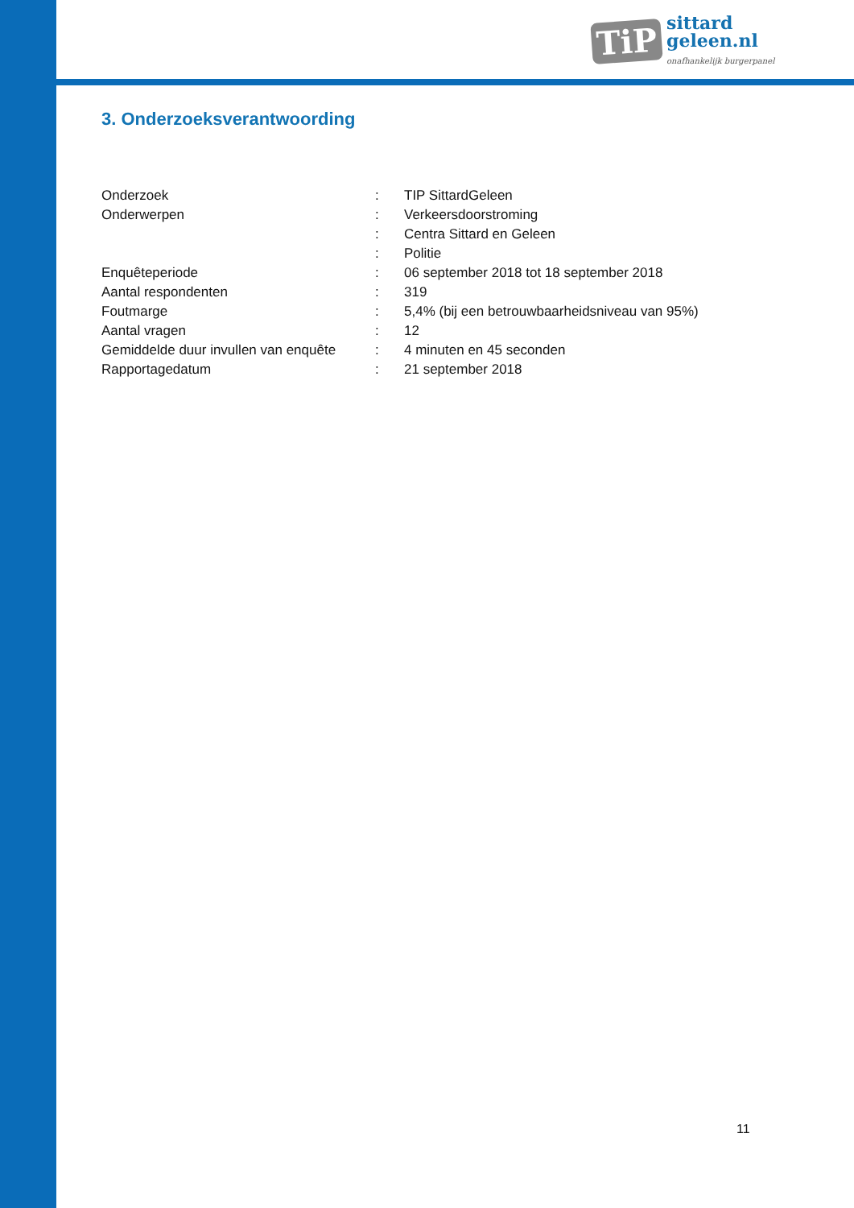TiP
sittard
geleen.nl
onafhankelijk burgerpanel
3. Onderzoeksverantwoording
| Onderzoek | : | TIP SittardGeleen |
| Onderwerpen | : | Verkeersdoorstroming |
| | : | Centra Sittard en Geleen |
| | : | Politie |
| Enquêteperiode | : | 06 september 2018 tot 18 september 2018 |
| Aantal respondenten | : | 319 |
| Foutmarge | : | 5,4% (bij een betrouwbaarheidsniveau van 95%) |
| Aantal vragen | : | 12 |
| Gemiddelde duur invullen van enquête | : | 4 minuten en 45 seconden |
| Rapportagedatum | : | 21 september 2018 |
11